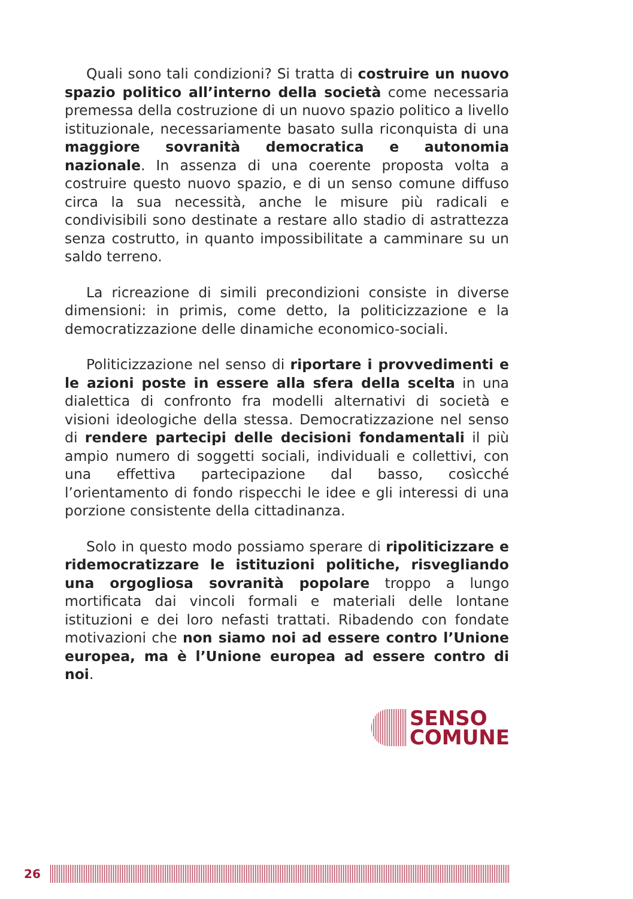Quali sono tali condizioni? Si tratta di costruire un nuovo spazio politico all’interno della società come necessaria premessa della costruzione di un nuovo spazio politico a livello istituzionale, necessariamente basato sulla riconquista di una maggiore sovranità democratica e autonomia nazionale. In assenza di una coerente proposta volta a costruire questo nuovo spazio, e di un senso comune diffuso circa la sua necessità, anche le misure più radicali e condivisibili sono destinate a restare allo stadio di astrattezza senza costrutto, in quanto impossibilitate a camminare su un saldo terreno.
La ricreazione di simili precondizioni consiste in diverse dimensioni: in primis, come detto, la politicizzazione e la democratizzazione delle dinamiche economico-sociali.
Politicizzazione nel senso di riportare i provvedimenti e le azioni poste in essere alla sfera della scelta in una dialettica di confronto fra modelli alternativi di società e visioni ideologiche della stessa. Democratizzazione nel senso di rendere partecipi delle decisioni fondamentali il più ampio numero di soggetti sociali, individuali e collettivi, con una effettiva partecipazione dal basso, cosìcché l’orientamento di fondo rispecchi le idee e gli interessi di una porzione consistente della cittadinanza.
Solo in questo modo possiamo sperare di ripoliticizzare e ridemocratizzare le istituzioni politiche, risvegliando una orgogliosa sovranità popolare troppo a lungo mortificata dai vincoli formali e materiali delle lontane istituzioni e dei loro nefasti trattati. Ribadendo con fondate motivazioni che non siamo noi ad essere contro l’Unione europea, ma è l’Unione europea ad essere contro di noi.
SENSO
COMUNE
26